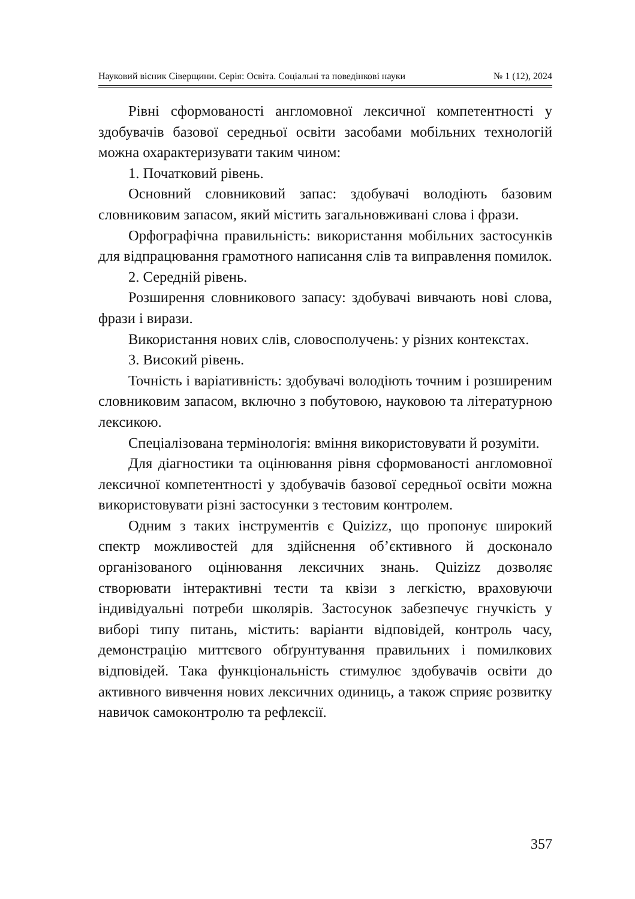Науковий вісник Сіверщини. Серія: Освіта. Соціальні та поведінкові науки № 1 (12), 2024
Рівні сформованості англомовної лексичної компетентності у здобувачів базової середньої освіти засобами мобільних технологій можна охарактеризувати таким чином:
1. Початковий рівень.
Основний словниковий запас: здобувачі володіють базовим словниковим запасом, який містить загальновживані слова і фрази.
Орфографічна правильність: використання мобільних застосунків для відпрацювання грамотного написання слів та виправлення помилок.
2. Середній рівень.
Розширення словникового запасу: здобувачі вивчають нові слова, фрази і вирази.
Використання нових слів, словосполучень: у різних контекстах.
3. Високий рівень.
Точність і варіативність: здобувачі володіють точним і розширеним словниковим запасом, включно з побутовою, науковою та літературною лексикою.
Спеціалізована термінологія: вміння використовувати й розуміти.
Для діагностики та оцінювання рівня сформованості англомовної лексичної компетентності у здобувачів базової середньої освіти можна використовувати різні застосунки з тестовим контролем.
Одним з таких інструментів є Quizizz, що пропонує широкий спектр можливостей для здійснення об’єктивного й досконало організованого оцінювання лексичних знань. Quizizz дозволяє створювати інтерактивні тести та квізи з легкістю, враховуючи індивідуальні потреби школярів. Застосунок забезпечує гнучкість у виборі типу питань, містить: варіанти відповідей, контроль часу, демонстрацію миттєвого обґрунтування правильних і помилкових відповідей. Така функціональність стимулює здобувачів освіти до активного вивчення нових лексичних одиниць, а також сприяє розвитку навичок самоконтролю та рефлексії.
357